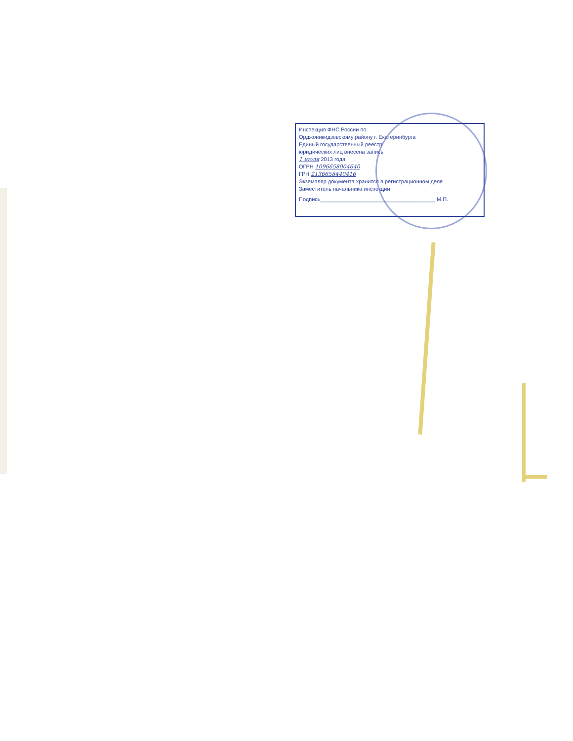Инспекция ФНС России по
Орджоникидзевскому району г. Екатеринбурга
Единый государственный реестр
юридических лиц внесена запись
1 июля 2013 года
ОГРН 1096658004640
ГРН 2136658440416
Экземпляр документа хранится в регистрационном деле
Заместитель начальника инспекции
Подпись______________________________________ М.П.